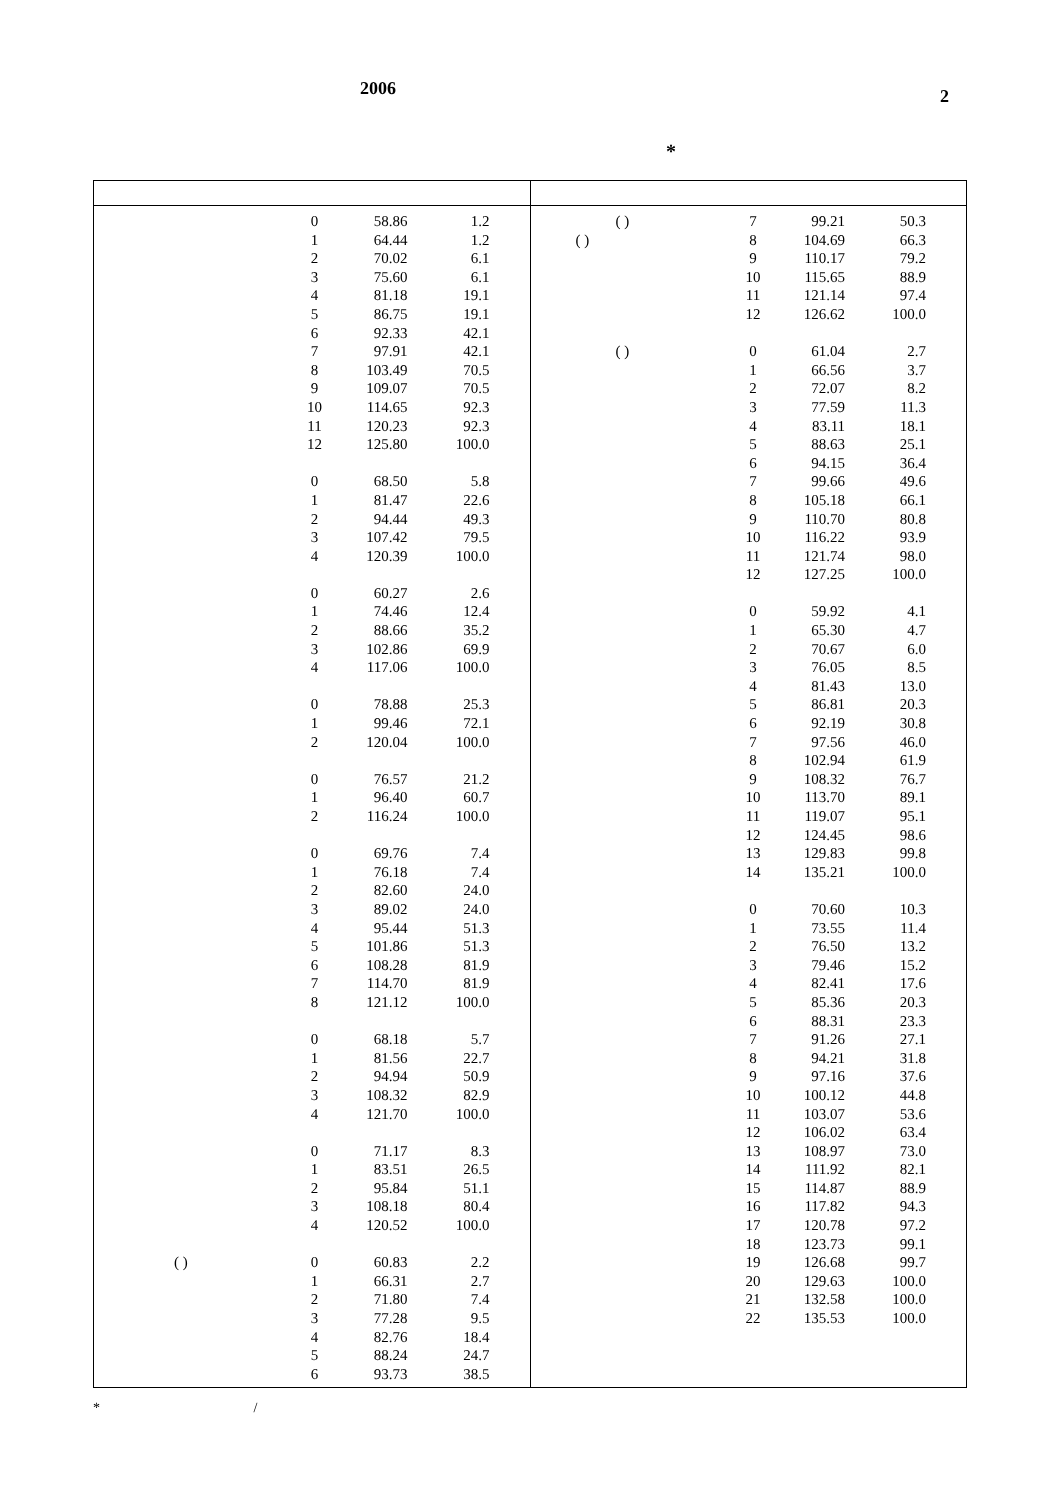2006 2
*
| | 0 | 58.86 | 1.2 |
| | 1 | 64.44 | 1.2 |
| | 2 | 70.02 | 6.1 |
| | 3 | 75.60 | 6.1 |
| | 4 | 81.18 | 19.1 |
| | 5 | 86.75 | 19.1 |
| | 6 | 92.33 | 42.1 |
| | 7 | 97.91 | 42.1 |
| | 8 | 103.49 | 70.5 |
| | 9 | 109.07 | 70.5 |
| | 10 | 114.65 | 92.3 |
| | 11 | 120.23 | 92.3 |
| | 12 | 125.80 | 100.0 |
| | 0 | 68.50 | 5.8 |
| | 1 | 81.47 | 22.6 |
| | 2 | 94.44 | 49.3 |
| | 3 | 107.42 | 79.5 |
| | 4 | 120.39 | 100.0 |
| | 0 | 60.27 | 2.6 |
| | 1 | 74.46 | 12.4 |
| | 2 | 88.66 | 35.2 |
| | 3 | 102.86 | 69.9 |
| | 4 | 117.06 | 100.0 |
| | 0 | 78.88 | 25.3 |
| | 1 | 99.46 | 72.1 |
| | 2 | 120.04 | 100.0 |
| | 0 | 76.57 | 21.2 |
| | 1 | 96.40 | 60.7 |
| | 2 | 116.24 | 100.0 |
| | 0 | 69.76 | 7.4 |
| | 1 | 76.18 | 7.4 |
| | 2 | 82.60 | 24.0 |
| | 3 | 89.02 | 24.0 |
| | 4 | 95.44 | 51.3 |
| | 5 | 101.86 | 51.3 |
| | 6 | 108.28 | 81.9 |
| | 7 | 114.70 | 81.9 |
| | 8 | 121.12 | 100.0 |
| | 0 | 68.18 | 5.7 |
| | 1 | 81.56 | 22.7 |
| | 2 | 94.94 | 50.9 |
| | 3 | 108.32 | 82.9 |
| | 4 | 121.70 | 100.0 |
| | 0 | 71.17 | 8.3 |
| | 1 | 83.51 | 26.5 |
| | 2 | 95.84 | 51.1 |
| | 3 | 108.18 | 80.4 |
| | 4 | 120.52 | 100.0 |
| ( ) | 0 | 60.83 | 2.2 |
| | 1 | 66.31 | 2.7 |
| | 2 | 71.80 | 7.4 |
| | 3 | 77.28 | 9.5 |
| | 4 | 82.76 | 18.4 |
| | 5 | 88.24 | 24.7 |
| | 6 | 93.73 | 38.5 |
| ( ) | 7 | 99.21 | 50.3 |
| ( ) | 8 | 104.69 | 66.3 |
| | 9 | 110.17 | 79.2 |
| | 10 | 115.65 | 88.9 |
| | 11 | 121.14 | 97.4 |
| | 12 | 126.62 | 100.0 |
| ( ) | 0 | 61.04 | 2.7 |
| | 1 | 66.56 | 3.7 |
| | 2 | 72.07 | 8.2 |
| | 3 | 77.59 | 11.3 |
| | 4 | 83.11 | 18.1 |
| | 5 | 88.63 | 25.1 |
| | 6 | 94.15 | 36.4 |
| | 7 | 99.66 | 49.6 |
| | 8 | 105.18 | 66.1 |
| | 9 | 110.70 | 80.8 |
| | 10 | 116.22 | 93.9 |
| | 11 | 121.74 | 98.0 |
| | 12 | 127.25 | 100.0 |
| | 0 | 59.92 | 4.1 |
| | 1 | 65.30 | 4.7 |
| | 2 | 70.67 | 6.0 |
| | 3 | 76.05 | 8.5 |
| | 4 | 81.43 | 13.0 |
| | 5 | 86.81 | 20.3 |
| | 6 | 92.19 | 30.8 |
| | 7 | 97.56 | 46.0 |
| | 8 | 102.94 | 61.9 |
| | 9 | 108.32 | 76.7 |
| | 10 | 113.70 | 89.1 |
| | 11 | 119.07 | 95.1 |
| | 12 | 124.45 | 98.6 |
| | 13 | 129.83 | 99.8 |
| | 14 | 135.21 | 100.0 |
| | 0 | 70.60 | 10.3 |
| | 1 | 73.55 | 11.4 |
| | 2 | 76.50 | 13.2 |
| | 3 | 79.46 | 15.2 |
| | 4 | 82.41 | 17.6 |
| | 5 | 85.36 | 20.3 |
| | 6 | 88.31 | 23.3 |
| | 7 | 91.26 | 27.1 |
| | 8 | 94.21 | 31.8 |
| | 9 | 97.16 | 37.6 |
| | 10 | 100.12 | 44.8 |
| | 11 | 103.07 | 53.6 |
| | 12 | 106.02 | 63.4 |
| | 13 | 108.97 | 73.0 |
| | 14 | 111.92 | 82.1 |
| | 15 | 114.87 | 88.9 |
| | 16 | 117.82 | 94.3 |
| | 17 | 120.78 | 97.2 |
| | 18 | 123.73 | 99.1 |
| | 19 | 126.68 | 99.7 |
| | 20 | 129.63 | 100.0 |
| | 21 | 132.58 | 100.0 |
| | 22 | 135.53 | 100.0 |
* /